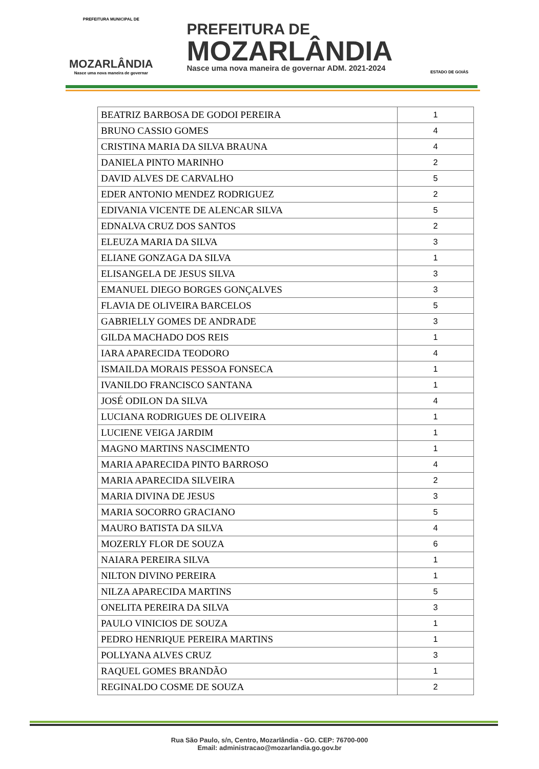PREFEITURA MUNICIPAL DE
MOZARLÂNDIA
Nasce uma nova maneira de governar
PREFEITURA DE
MOZARLÂNDIA
Nasce uma nova maneira de governar ADM. 2021-2024
ESTADO DE GOIÁS
| BEATRIZ BARBOSA DE GODOI PEREIRA | 1 |
| BRUNO CASSIO GOMES | 4 |
| CRISTINA MARIA DA SILVA BRAUNA | 4 |
| DANIELA PINTO MARINHO | 2 |
| DAVID ALVES DE CARVALHO | 5 |
| EDER ANTONIO MENDEZ RODRIGUEZ | 2 |
| EDIVANIA VICENTE DE ALENCAR SILVA | 5 |
| EDNALVA CRUZ DOS SANTOS | 2 |
| ELEUZA MARIA DA SILVA | 3 |
| ELIANE GONZAGA DA SILVA | 1 |
| ELISANGELA DE JESUS SILVA | 3 |
| EMANUEL DIEGO BORGES GONÇALVES | 3 |
| FLAVIA DE OLIVEIRA BARCELOS | 5 |
| GABRIELLY GOMES DE ANDRADE | 3 |
| GILDA MACHADO DOS REIS | 1 |
| IARA APARECIDA TEODORO | 4 |
| ISMAILDA MORAIS PESSOA FONSECA | 1 |
| IVANILDO FRANCISCO SANTANA | 1 |
| JOSÉ ODILON DA SILVA | 4 |
| LUCIANA RODRIGUES DE OLIVEIRA | 1 |
| LUCIENE VEIGA JARDIM | 1 |
| MAGNO MARTINS NASCIMENTO | 1 |
| MARIA APARECIDA PINTO BARROSO | 4 |
| MARIA APARECIDA SILVEIRA | 2 |
| MARIA DIVINA DE JESUS | 3 |
| MARIA SOCORRO GRACIANO | 5 |
| MAURO BATISTA DA SILVA | 4 |
| MOZERLY FLOR DE SOUZA | 6 |
| NAIARA PEREIRA SILVA | 1 |
| NILTON DIVINO PEREIRA | 1 |
| NILZA APARECIDA MARTINS | 5 |
| ONELITA PEREIRA DA SILVA | 3 |
| PAULO VINICIOS DE SOUZA | 1 |
| PEDRO HENRIQUE PEREIRA MARTINS | 1 |
| POLLYANA ALVES CRUZ | 3 |
| RAQUEL GOMES BRANDÃO | 1 |
| REGINALDO COSME DE SOUZA | 2 |
Rua São Paulo, s/n, Centro, Mozarlândia - GO. CEP: 76700-000
Email: administracao@mozarlandia.go.gov.br